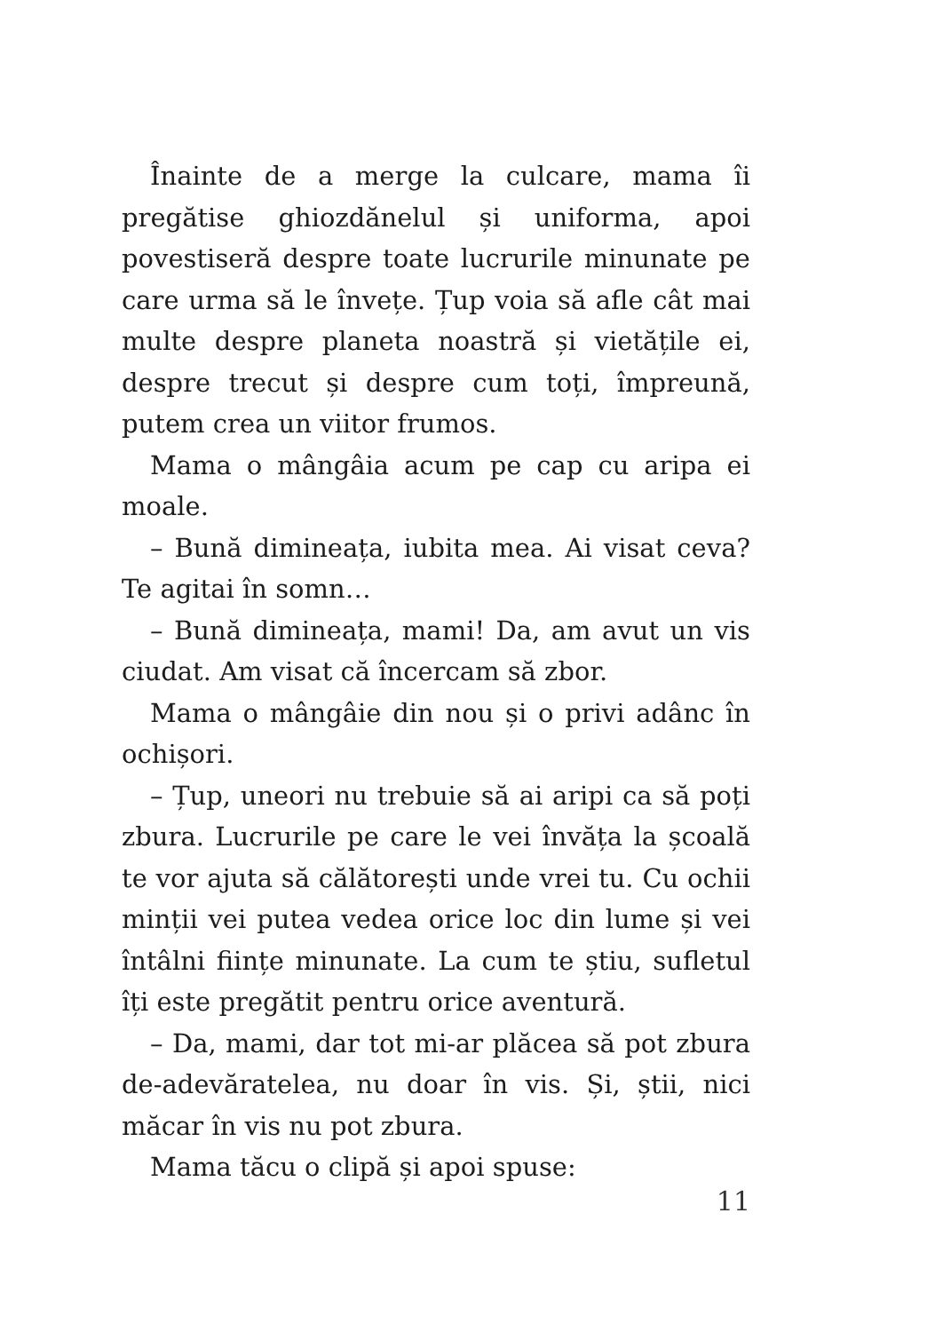Înainte de a merge la culcare, mama îi pregătise ghiozdănelul și uniforma, apoi povestiseră despre toate lucrurile minunate pe care urma să le învețe. Țup voia să afle cât mai multe despre planeta noastră și vietățile ei, despre trecut și despre cum toți, împreună, putem crea un viitor frumos.
Mama o mângâia acum pe cap cu aripa ei moale.
– Bună dimineața, iubita mea. Ai visat ceva? Te agitai în somn…
– Bună dimineața, mami! Da, am avut un vis ciudat. Am visat că încercam să zbor.
Mama o mângâie din nou și o privi adânc în ochișori.
– Țup, uneori nu trebuie să ai aripi ca să poți zbura. Lucrurile pe care le vei învăța la școală te vor ajuta să călătorești unde vrei tu. Cu ochii minții vei putea vedea orice loc din lume și vei întâlni ființe minunate. La cum te știu, sufletul îți este pregătit pentru orice aventură.
– Da, mami, dar tot mi-ar plăcea să pot zbura de-adevăratelea, nu doar în vis. Și, știi, nici măcar în vis nu pot zbura.
Mama tăcu o clipă și apoi spuse:
11